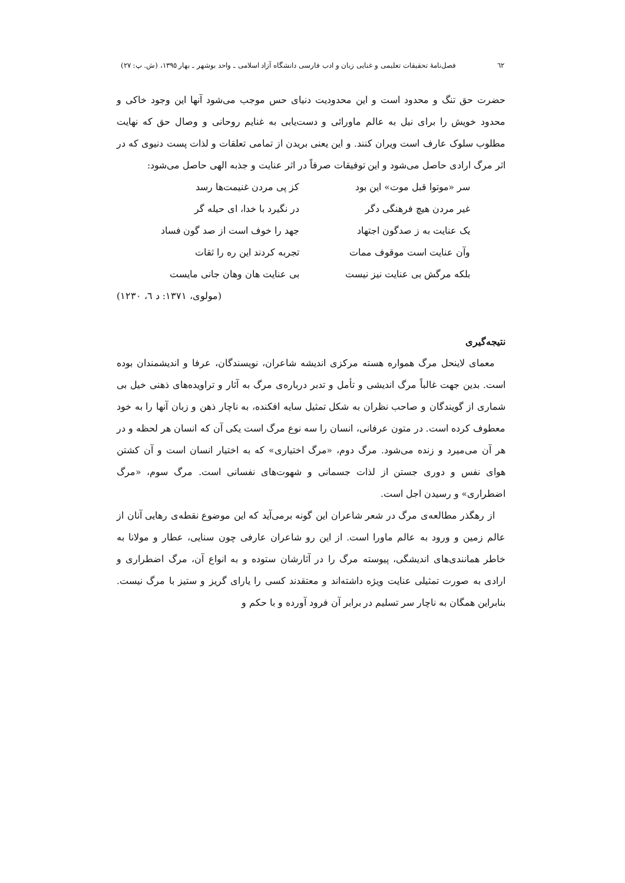٦٢ فصل‌نامهٔ تحقیقات تعلیمی و غنایی زبان و ادب فارسی دانشگاه آزاد اسلامی ـ واحد بوشهر ـ بهار ١٣٩٥، (ش. پ: ٢٧)
حضرت حق تنگ و محدود است و این محدودیت دنیای حس موجب می‌شود آنها این وجود خاکی و محدود خویش را برای نیل به عالم ماورائی و دست‌یابی به غنایم روحانی و وصال حق که نهایت مطلوب سلوک عارف است ویران کنند. و این یعنی بریدن از تمامی تعلقات و لذات پست دنیوی که در اثر مرگ ارادی حاصل می‌شود و این توفیقات صرفاً در اثر عنایت و جذبه الهی حاصل می‌شود:
سر «موتوا قبل موت» این بود
کز پی مردن غنیمت‌ها رسد
غیر مردن هیچ فرهنگی دگر
در نگیرد با خدا، ای حیله گر
یک عنایت به ز صدگون اجتهاد
جهد را خوف است از صد گون فساد
وآن عنایت است موقوف ممات
تجربه کردند این ره را ثقات
بلکه مرگش بی عنایت نیز نیست
بی عنایت هان وهان جانی مایست
(مولوی، ١٣٧١: د ٦، ١٢٣٠)
نتیجه‌گیری
معمای لاینحل مرگ همواره هسته مرکزی اندیشه شاعران، نویسندگان، عرفا و اندیشمندان بوده است. بدین جهت غالباً مرگ اندیشی و تأمل و تدبر درباره‌ی مرگ به آثار و تراویده‌های ذهنی خیل بی شماری از گویندگان و صاحب نظران به شکل تمثیل سایه افکنده، به ناچار ذهن و زبان آنها را به خود معطوف کرده است. در متون عرفانی، انسان را سه نوع مرگ است یکی آن که انسان هر لحظه و در هر آن می‌میرد و زنده می‌شود. مرگ دوم، «مرگ اختیاری» که به اختیار انسان است و آن کشتن هوای نفس و دوری جستن از لذات جسمانی و شهوت‌های نفسانی است. مرگ سوم، «مرگ اضطراری» و رسیدن اجل است.
از رهگذر مطالعه‌ی مرگ در شعر شاعران این گونه برمی‌آید که این موضوع نقطه‌ی رهایی آنان از عالم زمین و ورود به عالم ماورا است. از این رو شاعران عارفی چون سنایی، عطار و مولانا به خاطر همانندی‌های اندیشگی، پیوسته مرگ را در آثارشان ستوده و به انواع آن، مرگ اضطراری و ارادی به صورت تمثیلی عنایت ویژه داشته‌اند و معتقدند کسی را یارای گریز و ستیز با مرگ نیست. بنابراین همگان به ناچار سر تسلیم در برابر آن فرود آورده و با حکم و